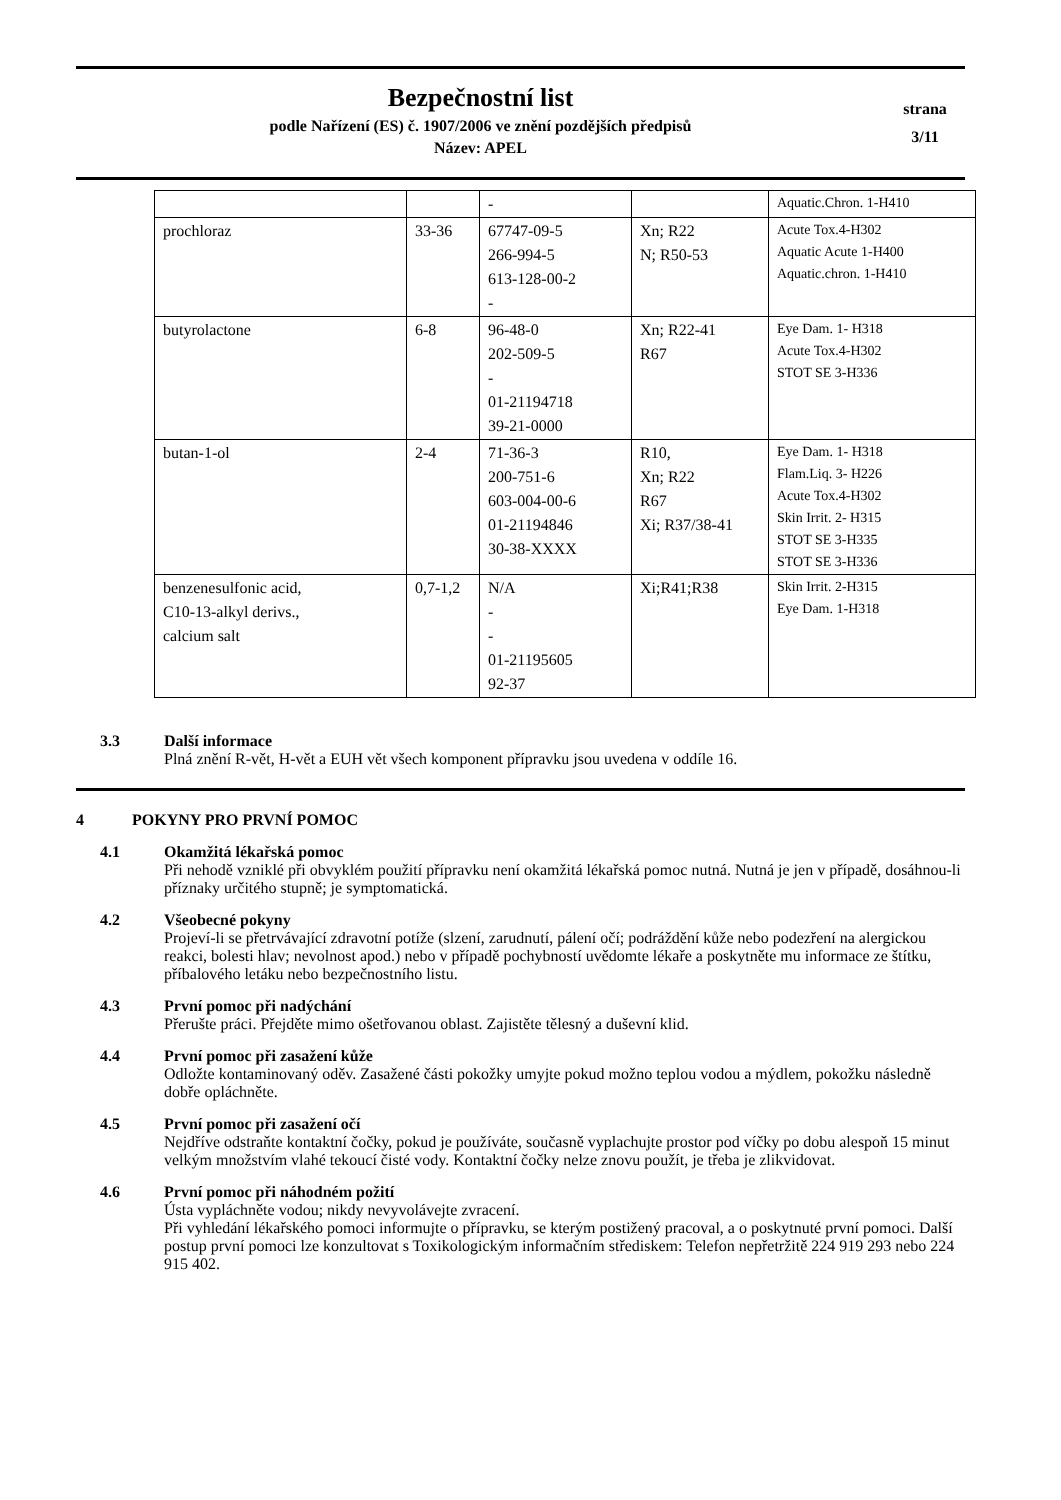Bezpečnostní list
podle Nařízení (ES) č. 1907/2006 ve znění pozdějších předpisů
Název: APEL
strana
3/11
| | | - | | Aquatic.Chron. 1-H410 |
| prochloraz | 33-36 | 67747-09-5 266-994-5 613-128-00-2 - | Xn; R22 N; R50-53 | Acute Tox.4-H302 Aquatic Acute 1-H400 Aquatic.chron. 1-H410 |
| butyrolactone | 6-8 | 96-48-0 202-509-5 - 01-21194718 39-21-0000 | Xn; R22-41 R67 | Eye Dam. 1- H318 Acute Tox.4-H302 STOT SE 3-H336 |
| butan-1-ol | 2-4 | 71-36-3 200-751-6 603-004-00-6 01-21194846 30-38-XXXX | R10, Xn; R22 R67 Xi; R37/38-41 | Eye Dam. 1- H318 Flam.Liq. 3- H226 Acute Tox.4-H302 Skin Irrit. 2- H315 STOT SE 3-H335 STOT SE 3-H336 |
| benzenesulfonic acid, C10-13-alkyl derivs., calcium salt | 0,7-1,2 | N/A - - 01-21195605 92-37 | Xi;R41;R38 | Skin Irrit. 2-H315 Eye Dam. 1-H318 |
3.3 Další informace
Plná znění R-vět, H-vět a EUH vět všech komponent přípravku jsou uvedena v oddíle 16.
4 POKYNY PRO PRVNÍ POMOC
4.1 Okamžitá lékařská pomoc
Při nehodě vzniklé při obvyklém použití přípravku není okamžitá lékařská pomoc nutná. Nutná je jen v případě, dosáhnou-li příznaky určitého stupně; je symptomatická.
4.2 Všeobecné pokyny
Projeví-li se přetrvávající zdravotní potíže (slzení, zarudnutí, pálení očí; podráždění kůže nebo podezření na alergickou reakci, bolesti hlav; nevolnost apod.) nebo v případě pochybností uvědomte lékaře a poskytněte mu informace ze štítku, příbalového letáku nebo bezpečnostního listu.
4.3 První pomoc při nadýchání
Přerušte práci. Přejděte mimo ošetřovanou oblast. Zajistěte tělesný a duševní klid.
4.4 První pomoc při zasažení kůže
Odložte kontaminovaný oděv. Zasažené části pokožky umyjte pokud možno teplou vodou a mýdlem, pokožku následně dobře opláchněte.
4.5 První pomoc při zasažení očí
Nejdříve odstraňte kontaktní čočky, pokud je používáte, současně vyplachujte prostor pod víčky po dobu alespoň 15 minut velkým množstvím vlahé tekoucí čisté vody. Kontaktní čočky nelze znovu použít, je třeba je zlikvidovat.
4.6 První pomoc při náhodném požití
Ústa vypláchněte vodou; nikdy nevyvolávejte zvracení.
Při vyhledání lékařského pomoci informujte o přípravku, se kterým postižený pracoval, a o poskytnuté první pomoci. Další postup první pomoci lze konzultovat s Toxikologickým informačním střediskem: Telefon nepřetržitě 224 919 293 nebo 224 915 402.